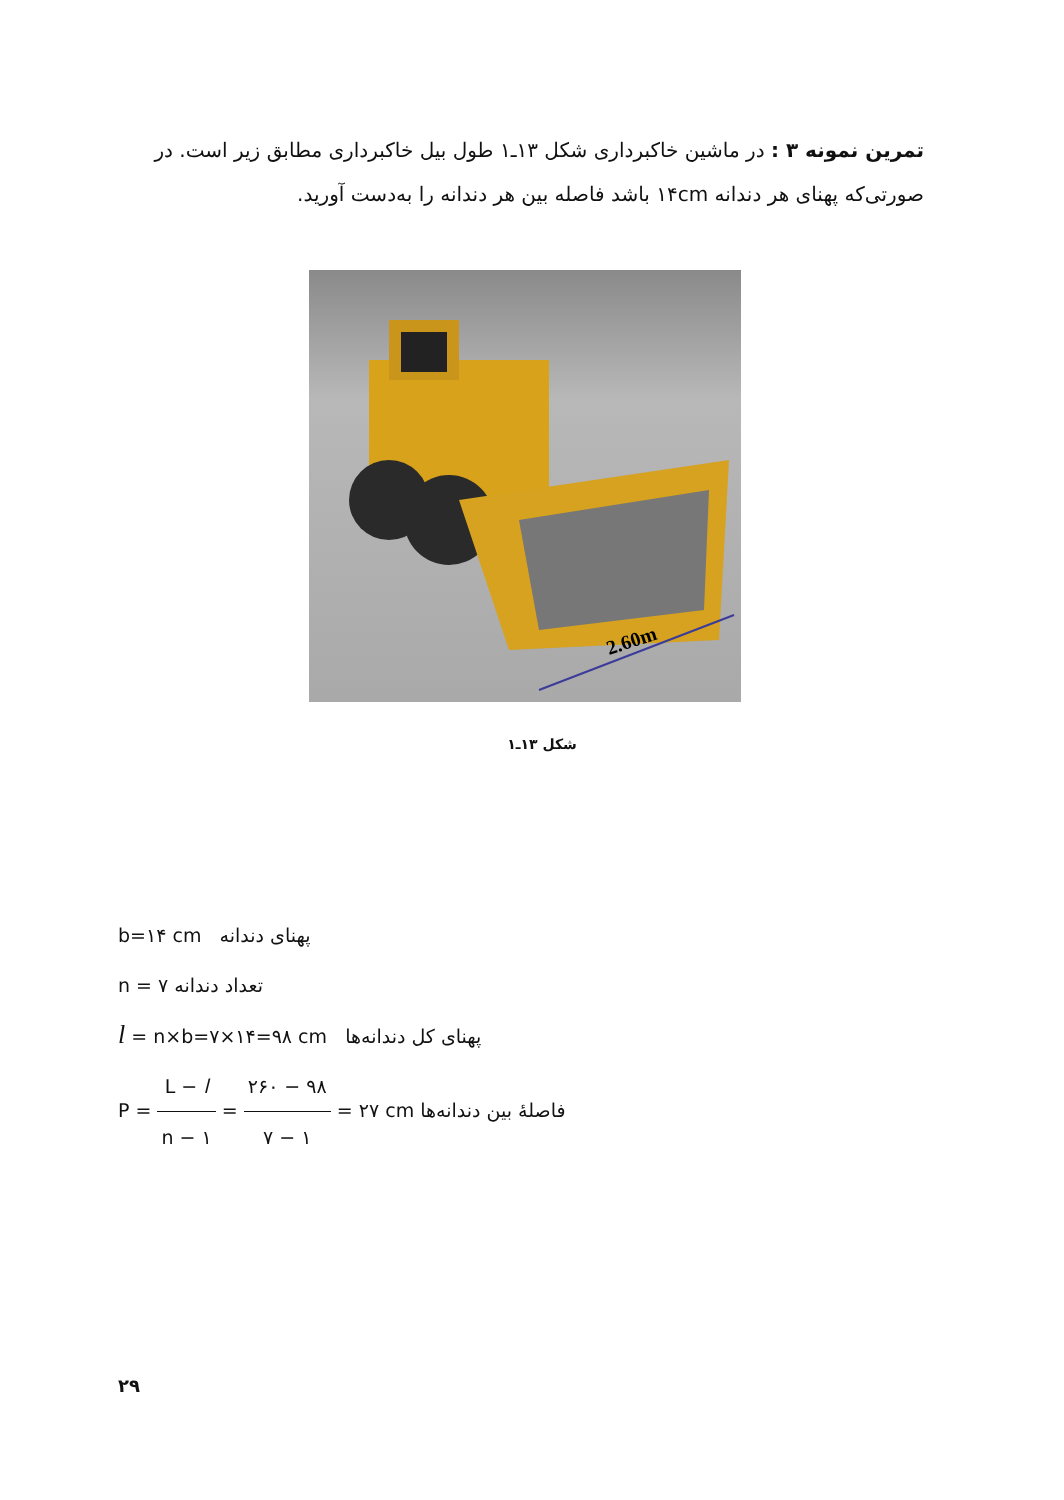تمرین نمونه ۳ : در ماشین خاکبرداری شکل ۱۳ـ۱ طول بیل خاکبرداری مطابق زیر است. در صورتی‌که پهنای هر دندانه ۱۴cm باشد فاصله بین هر دندانه را به‌دست آورید.
2.60m
شکل ۱۳ـ۱
b=۱۴ cm پهنای دندانه
n = ۷ تعداد دندانه
l = n×b=۷×۱۴=۹۸ cm پهنای کل دندانه‌ها
P = L − l n − ۱ = ۲۶۰ − ۹۸ ۷ − ۱ = ۲۷ cm فاصلهٔ بین دندانه‌ها
۲۹